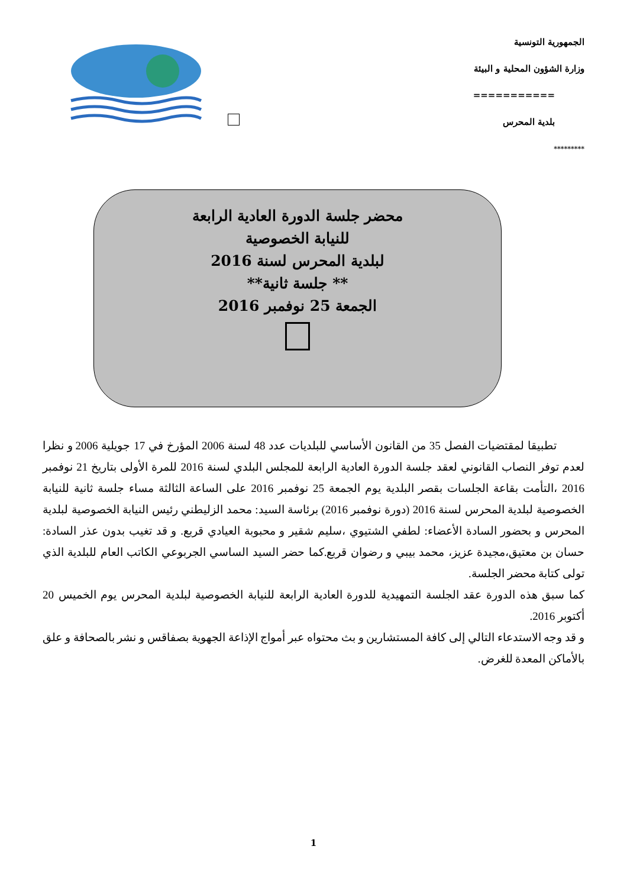الجمهورية التونسية
وزارة الشؤون المحلية و البيئة
===========
بلدية المحرس
*********
محضر جلسة الدورة العادية الرابعة
للنيابة الخصوصية
لبلدية المحرس لسنة 2016
** جلسة ثانية**
الجمعة 25 نوفمبر 2016
تطبيقا لمقتضيات الفصل 35 من القانون الأساسي للبلديات عدد 48 لسنة 2006 المؤرخ في 17 جويلية 2006 و نظرا لعدم توفر النصاب القانوني لعقد جلسة الدورة العادية الرابعة للمجلس البلدي لسنة 2016 للمرة الأولى بتاريخ 21 نوفمبر 2016 ،التأمت بقاعة الجلسات بقصر البلدية يوم الجمعة 25 نوفمبر 2016 على الساعة الثالثة مساء جلسة ثانية للنيابة الخصوصية لبلدية المحرس لسنة 2016 (دورة نوفمبر 2016) برئاسة السيد: محمد الزليطني رئيس النيابة الخصوصية لبلدية المحرس و بحضور السادة الأعضاء: لطفي الشتيوي ،سليم شقير و محبوبة العيادي قربع. و قد تغيب بدون عذر السادة: حسان بن معتيق،مجيدة عزيز، محمد بيبي و رضوان قربع.كما حضر السيد الساسي الجربوعي الكاتب العام للبلدية الذي تولى كتابة محضر الجلسة.
كما سبق هذه الدورة عقد الجلسة التمهيدية للدورة العادية الرابعة للنيابة الخصوصية لبلدية المحرس يوم الخميس 20 أكتوبر 2016.
و قد وجه الاستدعاء التالي إلى كافة المستشارين و بث محتواه عبر أمواج الإذاعة الجهوية بصفاقس و نشر بالصحافة و علق بالأماكن المعدة للغرض.
1